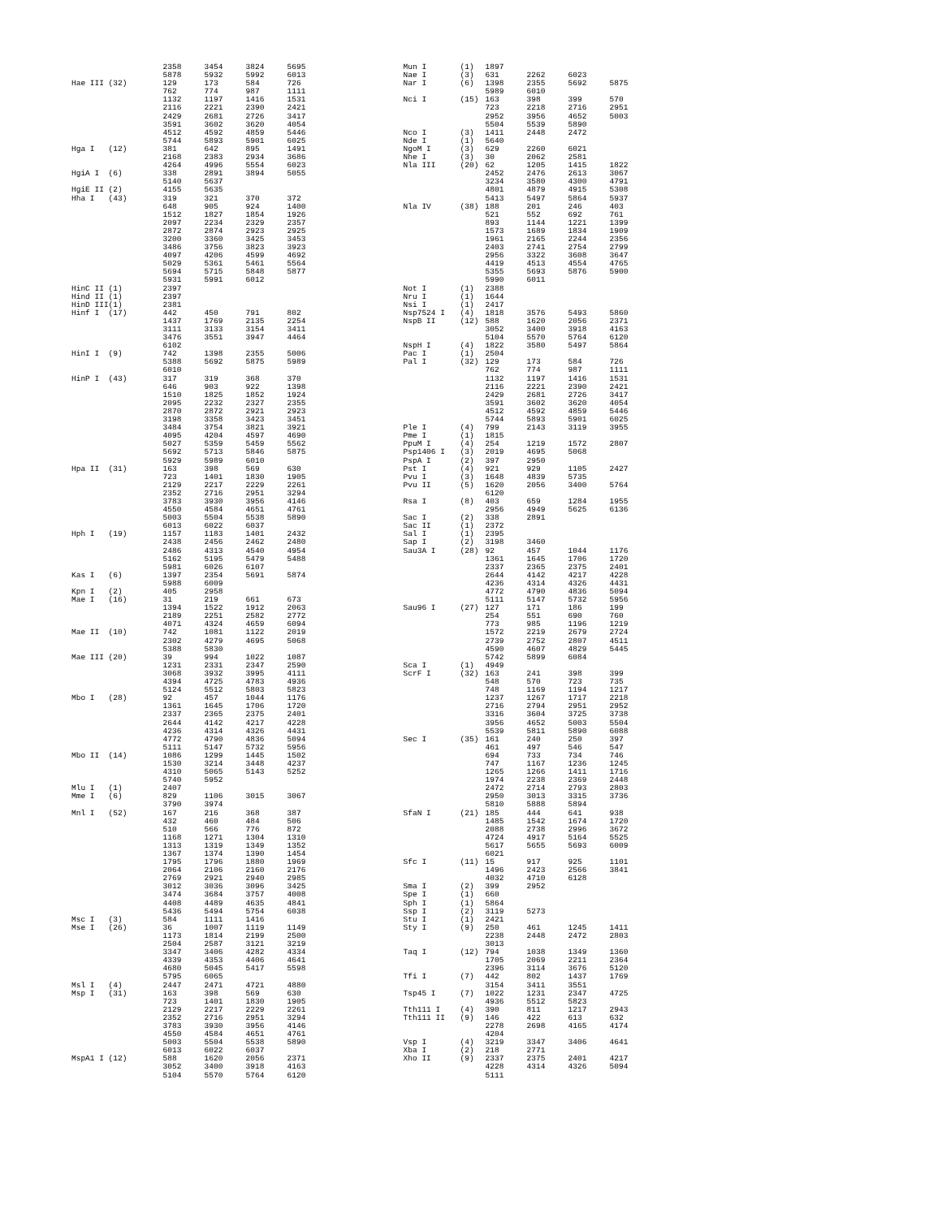| | | 2358 | 3454 | 3824 | 5695 |
| | | 5878 | 5932 | 5992 | 6013 |
| Hae III | (32) | 129 | 173 | 584 | 726 |
| | | 762 | 774 | 987 | 1111 |
| | | 1132 | 1197 | 1416 | 1531 |
| | | 2116 | 2221 | 2390 | 2421 |
| | | 2429 | 2681 | 2726 | 3417 |
| | | 3591 | 3602 | 3620 | 4054 |
| | | 4512 | 4592 | 4859 | 5446 |
| | | 5744 | 5893 | 5901 | 6025 |
| Hga I | (12) | 381 | 642 | 895 | 1491 |
| | | 2168 | 2383 | 2934 | 3686 |
| | | 4264 | 4996 | 5554 | 6023 |
| HgiA I | (6) | 338 | 2891 | 3894 | 5055 |
| | | 5140 | 5637 | | |
| HgiE II | (2) | 4155 | 5635 | | |
| Hha I | (43) | 319 | 321 | 370 | 372 |
| | | 648 | 905 | 924 | 1400 |
| | | 1512 | 1827 | 1854 | 1926 |
| | | 2097 | 2234 | 2329 | 2357 |
| | | 2872 | 2874 | 2923 | 2925 |
| | | 3200 | 3360 | 3425 | 3453 |
| | | 3486 | 3756 | 3823 | 3923 |
| | | 4097 | 4206 | 4599 | 4692 |
| | | 5029 | 5361 | 5461 | 5564 |
| | | 5694 | 5715 | 5848 | 5877 |
| | | 5931 | 5991 | 6012 | |
| HinC II | (1) | 2397 | | | |
| Hind II | (1) | 2397 | | | |
| HinD III | (1) | 2381 | | | |
| Hinf I | (17) | 442 | 450 | 791 | 802 |
| | | 1437 | 1769 | 2135 | 2254 |
| | | 3111 | 3133 | 3154 | 3411 |
| | | 3476 | 3551 | 3947 | 4464 |
| | | 6102 | | | |
| HinI I | (9) | 742 | 1398 | 2355 | 5006 |
| | | 5388 | 5692 | 5875 | 5989 |
| | | 6010 | | | |
| HinP I | (43) | 317 | 319 | 368 | 370 |
| | | 646 | 903 | 922 | 1398 |
| | | 1510 | 1825 | 1852 | 1924 |
| | | 2095 | 2232 | 2327 | 2355 |
| | | 2870 | 2872 | 2921 | 2923 |
| | | 3198 | 3358 | 3423 | 3451 |
| | | 3484 | 3754 | 3821 | 3921 |
| | | 4095 | 4204 | 4597 | 4690 |
| | | 5027 | 5359 | 5459 | 5562 |
| | | 5692 | 5713 | 5846 | 5875 |
| | | 5929 | 5989 | 6010 | |
| Hpa II | (31) | 163 | 398 | 569 | 630 |
| | | 723 | 1401 | 1830 | 1905 |
| | | 2129 | 2217 | 2229 | 2261 |
| | | 2352 | 2716 | 2951 | 3294 |
| | | 3783 | 3930 | 3956 | 4146 |
| | | 4550 | 4584 | 4651 | 4761 |
| | | 5003 | 5504 | 5538 | 5890 |
| | | 6013 | 6022 | 6037 | |
| Hph I | (19) | 1157 | 1183 | 1401 | 2432 |
| | | 2438 | 2456 | 2462 | 2480 |
| | | 2486 | 4313 | 4540 | 4954 |
| | | 5162 | 5195 | 5479 | 5488 |
| | | 5981 | 6026 | 6107 | |
| Kas I | (6) | 1397 | 2354 | 5691 | 5874 |
| | | 5988 | 6009 | | |
| Kpn I | (2) | 405 | 2958 | | |
| Mae I | (16) | 31 | 219 | 661 | 673 |
| | | 1394 | 1522 | 1912 | 2063 |
| | | 2189 | 2251 | 2582 | 2772 |
| | | 4071 | 4324 | 4659 | 6094 |
| Mae II | (10) | 742 | 1081 | 1122 | 2019 |
| | | 2302 | 4279 | 4695 | 5068 |
| | | 5388 | 5830 | | |
| Mae III | (20) | 39 | 994 | 1022 | 1087 |
| | | 1231 | 2331 | 2347 | 2590 |
| | | 3068 | 3932 | 3995 | 4111 |
| | | 4394 | 4725 | 4783 | 4936 |
| | | 5124 | 5512 | 5803 | 5823 |
| Mbo I | (28) | 92 | 457 | 1044 | 1176 |
| | | 1361 | 1645 | 1706 | 1720 |
| | | 2337 | 2365 | 2375 | 2401 |
| | | 2644 | 4142 | 4217 | 4228 |
| | | 4236 | 4314 | 4326 | 4431 |
| | | 4772 | 4790 | 4836 | 5094 |
| | | 5111 | 5147 | 5732 | 5956 |
| Mbo II | (14) | 1086 | 1299 | 1445 | 1502 |
| | | 1530 | 3214 | 3448 | 4237 |
| | | 4310 | 5065 | 5143 | 5252 |
| | | 5740 | 5952 | | |
| Mlu I | (1) | 2407 | | | |
| Mme I | (6) | 829 | 1106 | 3015 | 3067 |
| | | 3790 | 3974 | | |
| Mnl I | (52) | 167 | 216 | 368 | 387 |
| | | 432 | 460 | 484 | 506 |
| | | 510 | 566 | 776 | 872 |
| | | 1168 | 1271 | 1304 | 1310 |
| | | 1313 | 1319 | 1349 | 1352 |
| | | 1367 | 1374 | 1390 | 1454 |
| | | 1795 | 1796 | 1880 | 1969 |
| | | 2064 | 2106 | 2160 | 2176 |
| | | 2769 | 2921 | 2940 | 2985 |
| | | 3012 | 3036 | 3096 | 3425 |
| | | 3474 | 3684 | 3757 | 4008 |
| | | 4408 | 4489 | 4635 | 4841 |
| | | 5436 | 5494 | 5754 | 6038 |
| Msc I | (3) | 584 | 1111 | 1416 | |
| Mse I | (26) | 36 | 1007 | 1119 | 1149 |
| | | 1173 | 1814 | 2199 | 2500 |
| | | 2504 | 2587 | 3121 | 3219 |
| | | 3347 | 3406 | 4282 | 4334 |
| | | 4339 | 4353 | 4406 | 4641 |
| | | 4680 | 5045 | 5417 | 5598 |
| | | 5795 | 6065 | | |
| Msl I | (4) | 2447 | 2471 | 4721 | 4880 |
| Msp I | (31) | 163 | 398 | 569 | 630 |
| | | 723 | 1401 | 1830 | 1905 |
| | | 2129 | 2217 | 2229 | 2261 |
| | | 2352 | 2716 | 2951 | 3294 |
| | | 3783 | 3930 | 3956 | 4146 |
| | | 4550 | 4584 | 4651 | 4761 |
| | | 5003 | 5504 | 5538 | 5890 |
| | | 6013 | 6022 | 6037 | |
| MspA1 I | (12) | 588 | 1620 | 2056 | 2371 |
| | | 3052 | 3400 | 3918 | 4163 |
| | | 5104 | 5570 | 5764 | 6120 |
| Mun I | (1) | 1897 | | | |
| Nae I | (3) | 631 | 2262 | 6023 | |
| Nar I | (6) | 1398 | 2355 | 5692 | 5875 |
| | | 5989 | 6010 | | |
| Nci I | (15) | 163 | 398 | 399 | 570 |
| | | 723 | 2218 | 2716 | 2951 |
| | | 2952 | 3956 | 4652 | 5003 |
| | | 5504 | 5539 | 5890 | |
| Nco I | (3) | 1411 | 2448 | 2472 | |
| Nde I | (1) | 5640 | | | |
| NgoM I | (3) | 629 | 2260 | 6021 | |
| Nhe I | (3) | 30 | 2062 | 2581 | |
| Nla III | (20) | 62 | 1205 | 1415 | 1822 |
| | | 2452 | 2476 | 2613 | 3067 |
| | | 3234 | 3580 | 4300 | 4791 |
| | | 4801 | 4879 | 4915 | 5308 |
| | | 5413 | 5497 | 5864 | 5937 |
| Nla IV | (38) | 188 | 201 | 246 | 403 |
| | | 521 | 552 | 692 | 761 |
| | | 893 | 1144 | 1221 | 1399 |
| | | 1573 | 1689 | 1834 | 1909 |
| | | 1961 | 2165 | 2244 | 2356 |
| | | 2403 | 2741 | 2754 | 2799 |
| | | 2956 | 3322 | 3608 | 3647 |
| | | 4419 | 4513 | 4554 | 4765 |
| | | 5355 | 5693 | 5876 | 5900 |
| | | 5990 | 6011 | | |
| Not I | (1) | 2388 | | | |
| Nru I | (1) | 1644 | | | |
| Nsi I | (1) | 2417 | | | |
| Nsp7524 I | (4) | 1818 | 3576 | 5493 | 5860 |
| NspB II | (12) | 588 | 1620 | 2056 | 2371 |
| | | 3052 | 3400 | 3918 | 4163 |
| | | 5104 | 5570 | 5764 | 6120 |
| NspH I | (4) | 1822 | 3580 | 5497 | 5864 |
| Pac I | (1) | 2504 | | | |
| Pal I | (32) | 129 | 173 | 584 | 726 |
| | | 762 | 774 | 987 | 1111 |
| | | 1132 | 1197 | 1416 | 1531 |
| | | 2116 | 2221 | 2390 | 2421 |
| | | 2429 | 2681 | 2726 | 3417 |
| | | 3591 | 3602 | 3620 | 4054 |
| | | 4512 | 4592 | 4859 | 5446 |
| | | 5744 | 5893 | 5901 | 6025 |
| Ple I | (4) | 799 | 2143 | 3119 | 3955 |
| Pme I | (1) | 1815 | | | |
| PpuM I | (4) | 254 | 1219 | 1572 | 2807 |
| Psp1406 I | (3) | 2019 | 4695 | 5068 | |
| PspA I | (2) | 397 | 2950 | | |
| Pst I | (4) | 921 | 929 | 1105 | 2427 |
| Pvu I | (3) | 1648 | 4839 | 5735 | |
| Pvu II | (5) | 1620 | 2056 | 3400 | 5764 |
| | | 6120 | | | |
| Rsa I | (8) | 403 | 659 | 1284 | 1955 |
| | | 2956 | 4949 | 5625 | 6136 |
| Sac I | (2) | 338 | 2891 | | |
| Sac II | (1) | 2372 | | | |
| Sal I | (1) | 2395 | | | |
| Sap I | (2) | 3198 | 3460 | | |
| Sau3A I | (28) | 92 | 457 | 1044 | 1176 |
| | | 1361 | 1645 | 1706 | 1720 |
| | | 2337 | 2365 | 2375 | 2401 |
| | | 2644 | 4142 | 4217 | 4228 |
| | | 4236 | 4314 | 4326 | 4431 |
| | | 4772 | 4790 | 4836 | 5094 |
| | | 5111 | 5147 | 5732 | 5956 |
| Sau96 I | (27) | 127 | 171 | 186 | 199 |
| | | 254 | 551 | 690 | 760 |
| | | 773 | 985 | 1196 | 1219 |
| | | 1572 | 2219 | 2679 | 2724 |
| | | 2739 | 2752 | 2807 | 4511 |
| | | 4590 | 4607 | 4829 | 5445 |
| | | 5742 | 5899 | 6084 | |
| Sca I | (1) | 4949 | | | |
| ScrF I | (32) | 163 | 241 | 398 | 399 |
| | | 548 | 570 | 723 | 735 |
| | | 748 | 1169 | 1194 | 1217 |
| | | 1237 | 1267 | 1717 | 2218 |
| | | 2716 | 2794 | 2951 | 2952 |
| | | 3316 | 3604 | 3725 | 3738 |
| | | 3956 | 4652 | 5003 | 5504 |
| | | 5539 | 5811 | 5890 | 6088 |
| Sec I | (35) | 161 | 240 | 250 | 397 |
| | | 461 | 497 | 546 | 547 |
| | | 694 | 733 | 734 | 746 |
| | | 747 | 1167 | 1236 | 1245 |
| | | 1265 | 1266 | 1411 | 1716 |
| | | 1974 | 2238 | 2369 | 2448 |
| | | 2472 | 2714 | 2793 | 2803 |
| | | 2950 | 3013 | 3315 | 3736 |
| | | 5810 | 5888 | 5894 | |
| SfaN I | (21) | 185 | 444 | 641 | 938 |
| | | 1485 | 1542 | 1674 | 1720 |
| | | 2088 | 2738 | 2996 | 3672 |
| | | 4724 | 4917 | 5164 | 5525 |
| | | 5617 | 5655 | 5693 | 6009 |
| | | 6021 | | | |
| Sfc I | (11) | 15 | 917 | 925 | 1101 |
| | | 1496 | 2423 | 2566 | 3841 |
| | | 4032 | 4710 | 6128 | |
| Sma I | (2) | 399 | 2952 | | |
| Spe I | (1) | 660 | | | |
| Sph I | (1) | 5864 | | | |
| Ssp I | (2) | 3119 | 5273 | | |
| Stu I | (1) | 2421 | | | |
| Sty I | (9) | 250 | 461 | 1245 | 1411 |
| | | 2238 | 2448 | 2472 | 2803 |
| | | 3013 | | | |
| Taq I | (12) | 794 | 1038 | 1349 | 1360 |
| | | 1705 | 2069 | 2211 | 2364 |
| | | 2396 | 3114 | 3676 | 5120 |
| Tfi I | (7) | 442 | 802 | 1437 | 1769 |
| | | 3154 | 3411 | 3551 | |
| Tsp45 I | (7) | 1022 | 1231 | 2347 | 4725 |
| | | 4936 | 5512 | 5823 | |
| Tth111 I | (4) | 390 | 811 | 1217 | 2943 |
| Tth111 II | (9) | 146 | 422 | 613 | 632 |
| | | 2278 | 2698 | 4165 | 4174 |
| | | 4204 | | | |
| Vsp I | (4) | 3219 | 3347 | 3406 | 4641 |
| Xba I | (2) | 218 | 2771 | | |
| Xho II | (9) | 2337 | 2375 | 2401 | 4217 |
| | | 4228 | 4314 | 4326 | 5094 |
| | | 5111 | | | |